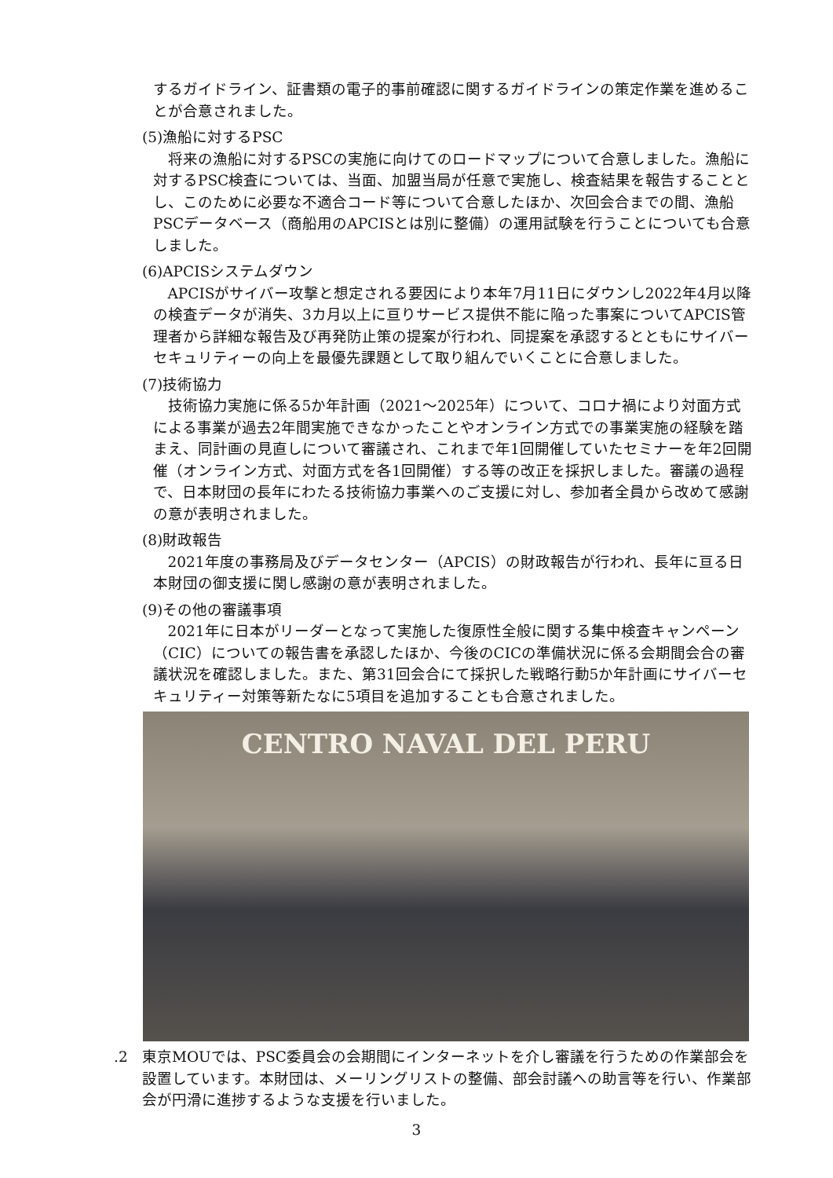するガイドライン、証書類の電子的事前確認に関するガイドラインの策定作業を進めることが合意されました。
(5)漁船に対するPSC
将来の漁船に対するPSCの実施に向けてのロードマップについて合意しました。漁船に対するPSC検査については、当面、加盟当局が任意で実施し、検査結果を報告することとし、このために必要な不適合コード等について合意したほか、次回会合までの間、漁船PSCデータベース（商船用のAPCISとは別に整備）の運用試験を行うことについても合意しました。
(6)APCISシステムダウン
APCISがサイバー攻撃と想定される要因により本年7月11日にダウンし2022年4月以降の検査データが消失、3カ月以上に亘りサービス提供不能に陥った事案についてAPCIS管理者から詳細な報告及び再発防止策の提案が行われ、同提案を承認するとともにサイバーセキュリティーの向上を最優先課題として取り組んでいくことに合意しました。
(7)技術協力
技術協力実施に係る5か年計画（2021～2025年）について、コロナ禍により対面方式による事業が過去2年間実施できなかったことやオンライン方式での事業実施の経験を踏まえ、同計画の見直しについて審議され、これまで年1回開催していたセミナーを年2回開催（オンライン方式、対面方式を各1回開催）する等の改正を採択しました。審議の過程で、日本財団の長年にわたる技術協力事業へのご支援に対し、参加者全員から改めて感謝の意が表明されました。
(8)財政報告
2021年度の事務局及びデータセンター（APCIS）の財政報告が行われ、長年に亘る日本財団の御支援に関し感謝の意が表明されました。
(9)その他の審議事項
2021年に日本がリーダーとなって実施した復原性全般に関する集中検査キャンペーン（CIC）についての報告書を承認したほか、今後のCICの準備状況に係る会期間会合の審議状況を確認しました。また、第31回会合にて採択した戦略行動5か年計画にサイバーセキュリティー対策等新たなに5項目を追加することも合意されました。
CENTRO NAVAL DEL PERU
.2 東京MOUでは、PSC委員会の会期間にインターネットを介し審議を行うための作業部会を設置しています。本財団は、メーリングリストの整備、部会討議への助言等を行い、作業部会が円滑に進捗するような支援を行いました。
3